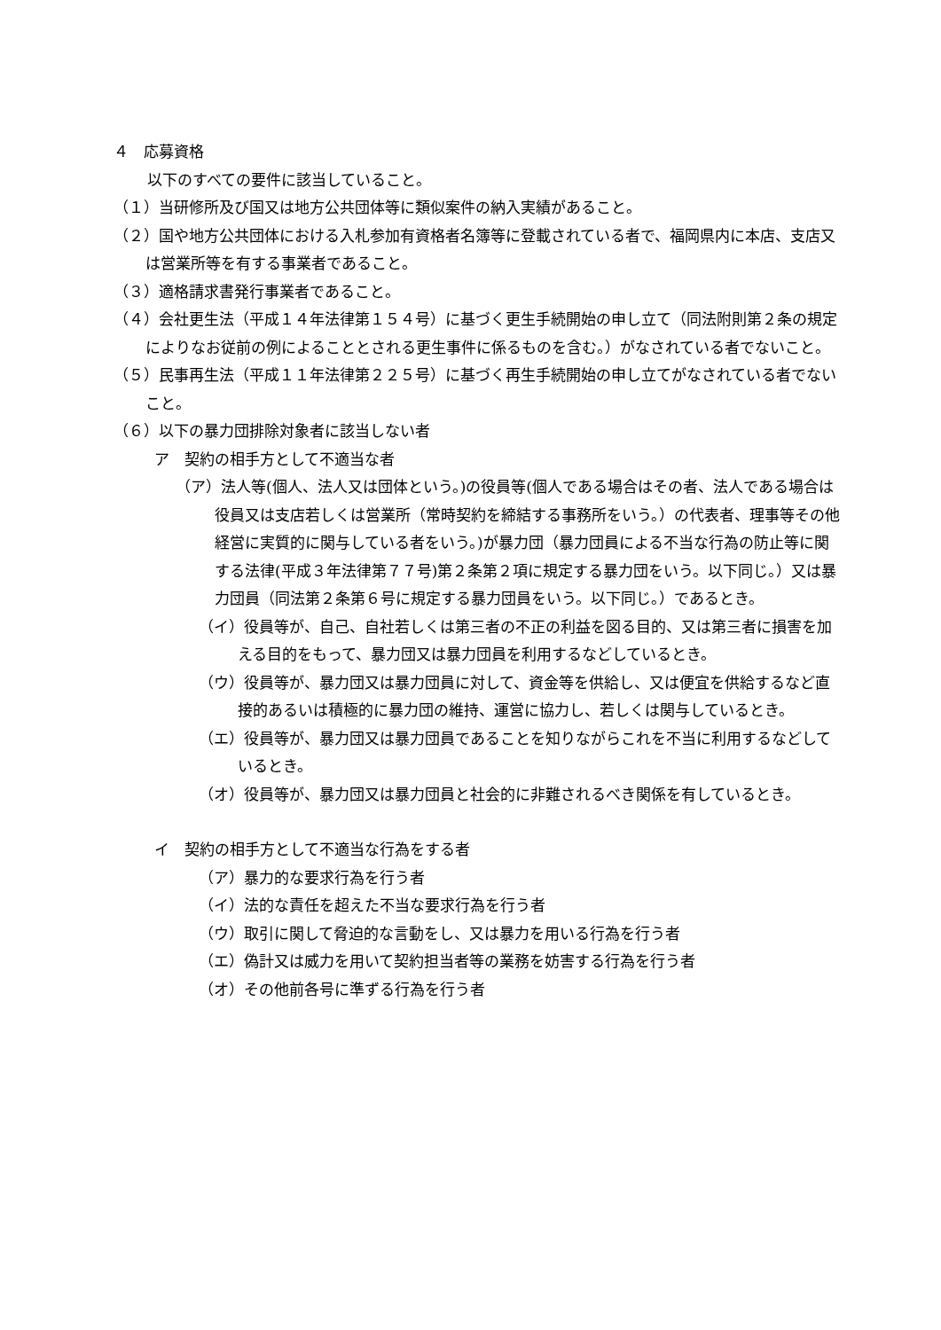４　応募資格
以下のすべての要件に該当していること。
（１）当研修所及び国又は地方公共団体等に類似案件の納入実績があること。
（２）国や地方公共団体における入札参加有資格者名簿等に登載されている者で、福岡県内に本店、支店又は営業所等を有する事業者であること。
（３）適格請求書発行事業者であること。
（４）会社更生法（平成１４年法律第１５４号）に基づく更生手続開始の申し立て（同法附則第２条の規定によりなお従前の例によることとされる更生事件に係るものを含む。）がなされている者でないこと。
（５）民事再生法（平成１１年法律第２２５号）に基づく再生手続開始の申し立てがなされている者でないこと。
（６）以下の暴力団排除対象者に該当しない者
ア　契約の相手方として不適当な者
（ア）法人等(個人、法人又は団体という。)の役員等(個人である場合はその者、法人である場合は役員又は支店若しくは営業所（常時契約を締結する事務所をいう。）の代表者、理事等その他経営に実質的に関与している者をいう。)が暴力団（暴力団員による不当な行為の防止等に関する法律(平成３年法律第７７号)第２条第２項に規定する暴力団をいう。以下同じ。）又は暴力団員（同法第２条第６号に規定する暴力団員をいう。以下同じ。）であるとき。
（イ）役員等が、自己、自社若しくは第三者の不正の利益を図る目的、又は第三者に損害を加える目的をもって、暴力団又は暴力団員を利用するなどしているとき。
（ウ）役員等が、暴力団又は暴力団員に対して、資金等を供給し、又は便宜を供給するなど直接的あるいは積極的に暴力団の維持、運営に協力し、若しくは関与しているとき。
（エ）役員等が、暴力団又は暴力団員であることを知りながらこれを不当に利用するなどしているとき。
（オ）役員等が、暴力団又は暴力団員と社会的に非難されるべき関係を有しているとき。
イ　契約の相手方として不適当な行為をする者
（ア）暴力的な要求行為を行う者
（イ）法的な責任を超えた不当な要求行為を行う者
（ウ）取引に関して脅迫的な言動をし、又は暴力を用いる行為を行う者
（エ）偽計又は威力を用いて契約担当者等の業務を妨害する行為を行う者
（オ）その他前各号に準ずる行為を行う者